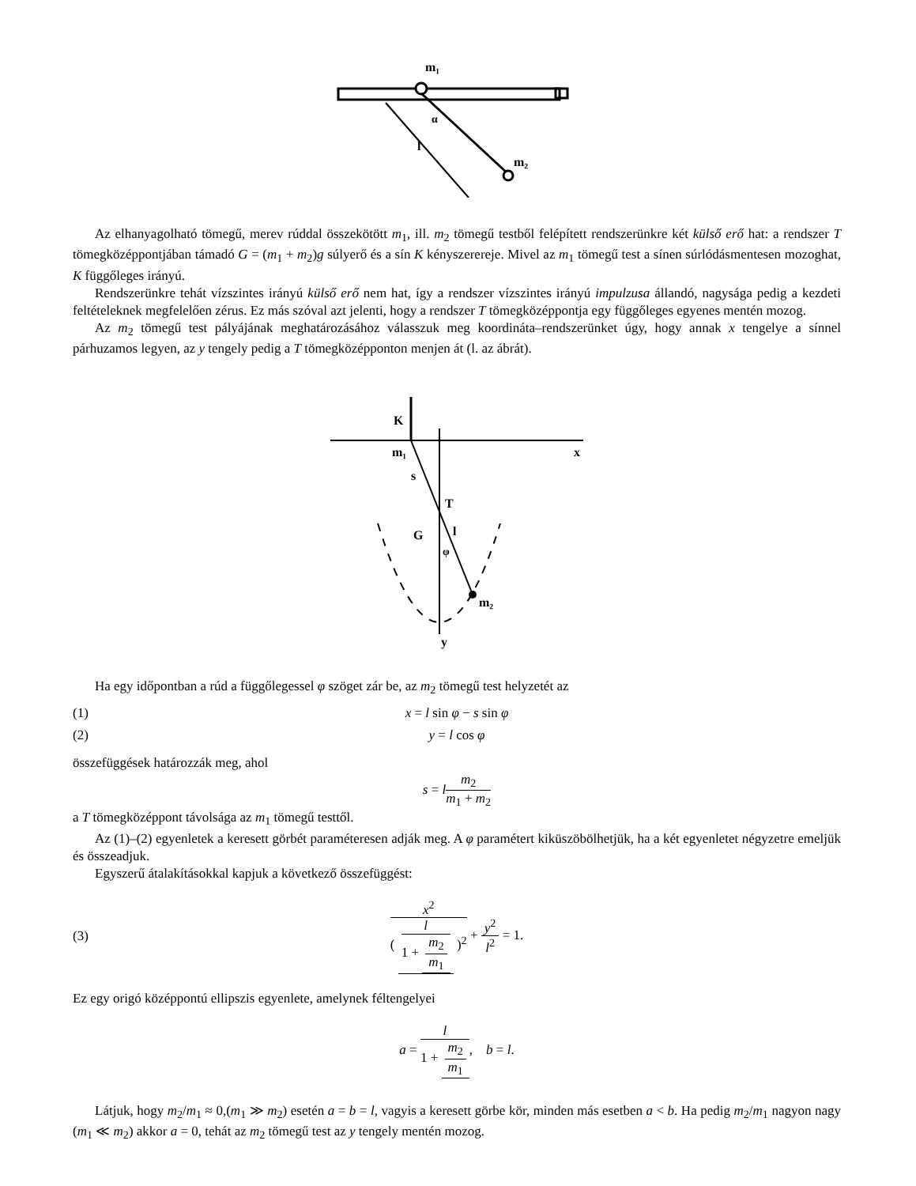m₁
m₂
l
α
Az elhanyagolható tömegű, merev rúddal összekötött m<sub>1</sub>, ill. m<sub>2</sub> tömegű testből felépített rendszerünkre két külső erő hat: a rendszer T tömegközéppontjában támadó G = (m<sub>1</sub> + m<sub>2</sub>)g súlyerő és a sín K kényszerereje. Mivel az m<sub>1</sub> tömegű test a sínen súrlódásmentesen mozoghat, K függőleges irányú.
Rendszerünkre tehát vízszintes irányú külső erő nem hat, így a rendszer vízszintes irányú impulzusa állandó, nagysága pedig a kezdeti feltételeknek megfelelően zérus. Ez más szóval azt jelenti, hogy a rendszer T tömegközéppontja egy függőleges egyenes mentén mozog.
Az m<sub>2</sub> tömegű test pályájának meghatározásához válasszuk meg koordináta–rendszerünket úgy, hogy annak x tengelye a sínnel párhuzamos legyen, az y tengely pedig a T tömegközépponton menjen át (l. az ábrát).
x
y
K
m₁
s
T
G
l
φ
m₂
Ha egy időpontban a rúd a függőlegessel φ szöget zár be, az m<sub>2</sub> tömegű test helyzetét az
(1) x = l sin φ − s sin φ
(2) y = l cos φ
összefüggések határozzák meg, ahol
s = lm<sub>2</sub> m<sub>1</sub> + m<sub>2</sub>
a T tömegközéppont távolsága az m<sub>1</sub> tömegű testtől.
Az (1)–(2) egyenletek a keresett görbét paraméteresen adják meg. A φ paramétert kiküszöbölhetjük, ha a két egyenletet négyzetre emeljük és összeadjuk.
Egyszerű átalakításokkal kapjuk a következő összefüggést:
(3) x<sup>2</sup> ( l 1 + m<sub>2</sub> m<sub>1</sub> )<sup>2</sup> + y<sup>2</sup> l<sup>2</sup> = 1.
Ez egy origó középpontú ellipszis egyenlete, amelynek féltengelyei
a = l 1 + m<sub>2</sub> m<sub>1</sub>, b = l.
Látjuk, hogy m<sub>2</sub>/m<sub>1</sub> ≈ 0,(m<sub>1</sub> ≫ m<sub>2</sub>) esetén a = b = l, vagyis a keresett görbe kör, minden más esetben a < b. Ha pedig m<sub>2</sub>/m<sub>1</sub> nagyon nagy (m<sub>1</sub> ≪ m<sub>2</sub>) akkor a = 0, tehát az m<sub>2</sub> tömegű test az y tengely mentén mozog.